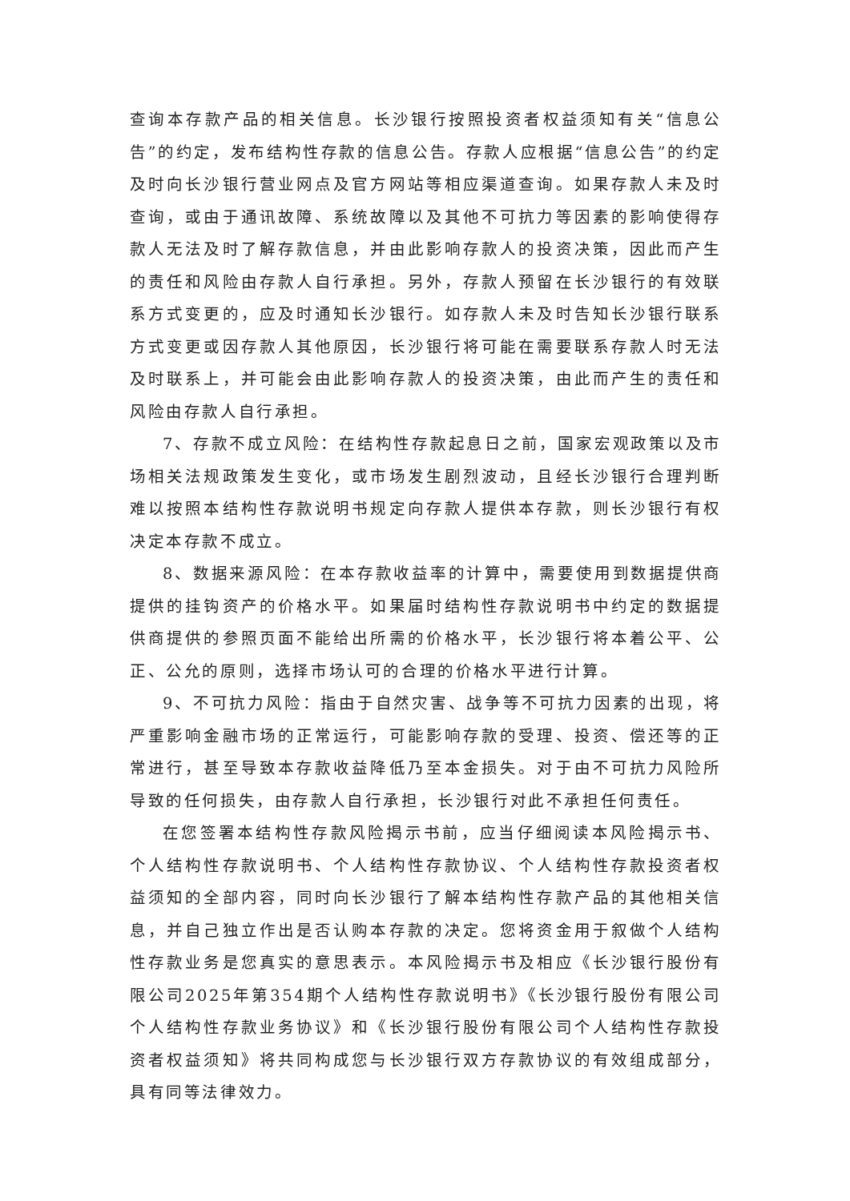查询本存款产品的相关信息。长沙银行按照投资者权益须知有关“信息公告”的约定，发布结构性存款的信息公告。存款人应根据“信息公告”的约定及时向长沙银行营业网点及官方网站等相应渠道查询。如果存款人未及时查询，或由于通讯故障、系统故障以及其他不可抗力等因素的影响使得存款人无法及时了解存款信息，并由此影响存款人的投资决策，因此而产生的责任和风险由存款人自行承担。另外，存款人预留在长沙银行的有效联系方式变更的，应及时通知长沙银行。如存款人未及时告知长沙银行联系方式变更或因存款人其他原因，长沙银行将可能在需要联系存款人时无法及时联系上，并可能会由此影响存款人的投资决策，由此而产生的责任和风险由存款人自行承担。
7、存款不成立风险：在结构性存款起息日之前，国家宏观政策以及市场相关法规政策发生变化，或市场发生剧烈波动，且经长沙银行合理判断难以按照本结构性存款说明书规定向存款人提供本存款，则长沙银行有权决定本存款不成立。
8、数据来源风险：在本存款收益率的计算中，需要使用到数据提供商提供的挂钩资产的价格水平。如果届时结构性存款说明书中约定的数据提供商提供的参照页面不能给出所需的价格水平，长沙银行将本着公平、公正、公允的原则，选择市场认可的合理的价格水平进行计算。
9、不可抗力风险：指由于自然灾害、战争等不可抗力因素的出现，将严重影响金融市场的正常运行，可能影响存款的受理、投资、偿还等的正常进行，甚至导致本存款收益降低乃至本金损失。对于由不可抗力风险所导致的任何损失，由存款人自行承担，长沙银行对此不承担任何责任。
在您签署本结构性存款风险揭示书前，应当仔细阅读本风险揭示书、个人结构性存款说明书、个人结构性存款协议、个人结构性存款投资者权益须知的全部内容，同时向长沙银行了解本结构性存款产品的其他相关信息，并自己独立作出是否认购本存款的决定。您将资金用于叙做个人结构性存款业务是您真实的意思表示。本风险揭示书及相应《长沙银行股份有限公司2025年第354期个人结构性存款说明书》《长沙银行股份有限公司个人结构性存款业务协议》和《长沙银行股份有限公司个人结构性存款投资者权益须知》将共同构成您与长沙银行双方存款协议的有效组成部分，具有同等法律效力。